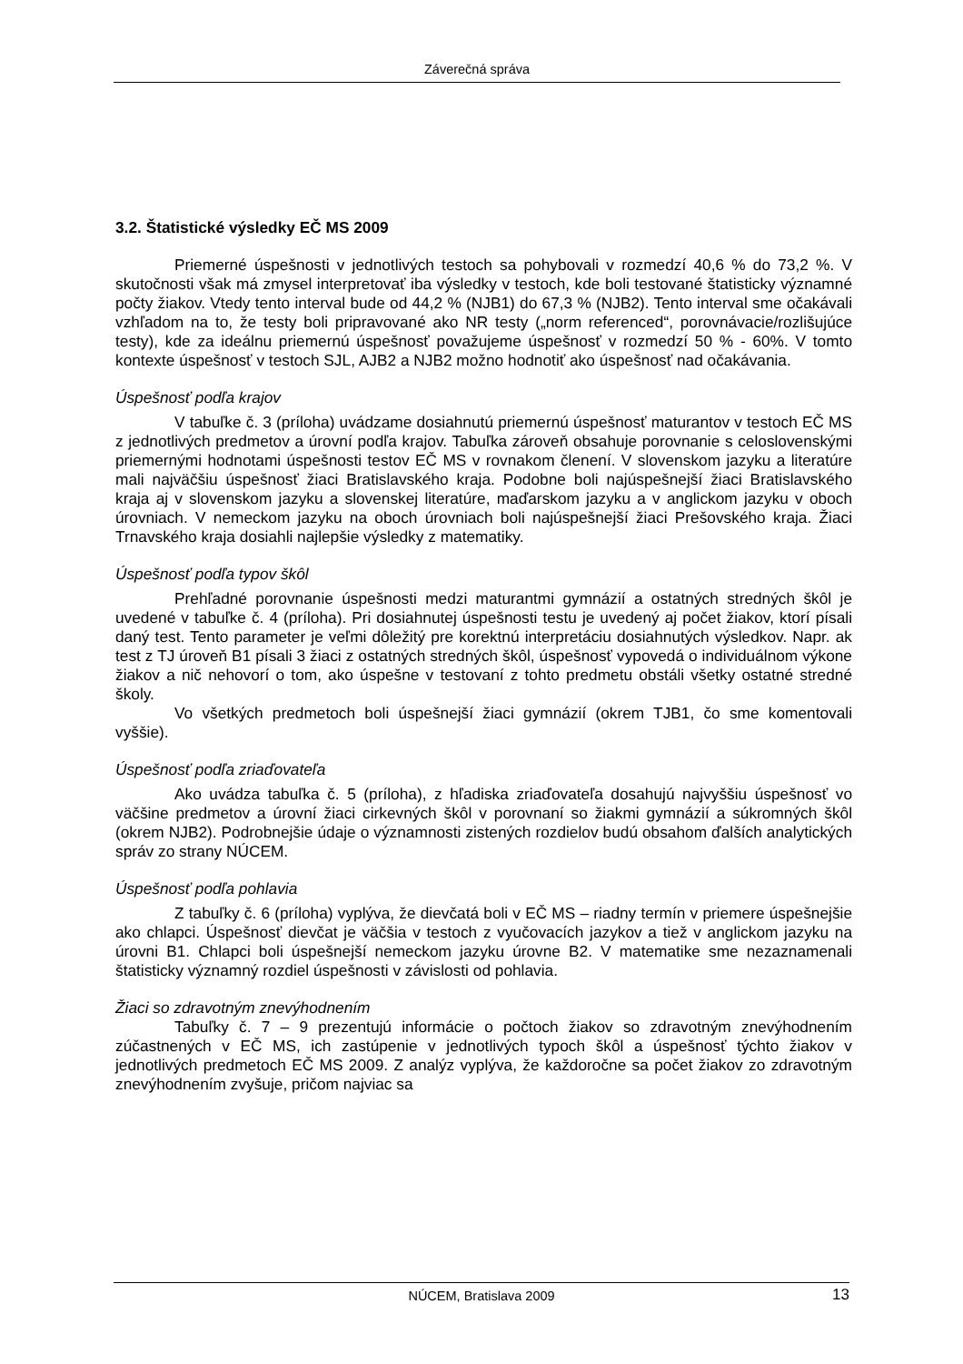Záverečná správa
3.2. Štatistické výsledky EČ MS 2009
Priemerné úspešnosti v jednotlivých testoch sa pohybovali v rozmedzí 40,6 % do 73,2 %. V skutočnosti však má zmysel interpretovať iba výsledky v testoch, kde boli testované štatisticky významné počty žiakov. Vtedy tento interval bude od 44,2 % (NJB1) do 67,3 % (NJB2). Tento interval sme očakávali vzhľadom na to, že testy boli pripravované ako NR testy („norm referenced“, porovnávacie/rozlišujúce testy), kde za ideálnu priemernú úspešnosť považujeme úspešnosť v rozmedzí 50 % - 60%. V tomto kontexte úspešnosť v testoch SJL, AJB2 a NJB2 možno hodnotiť ako úspešnosť nad očakávania.
Úspešnosť podľa krajov
V tabuľke č. 3 (príloha) uvádzame dosiahnutú priemernú úspešnosť maturantov v testoch EČ MS z jednotlivých predmetov a úrovní podľa krajov. Tabuľka zároveň obsahuje porovnanie s celoslovenskými priemernými hodnotami úspešnosti testov EČ MS v rovnakom členení. V slovenskom jazyku a literatúre mali najväčšiu úspešnosť žiaci Bratislavského kraja. Podobne boli najúspešnejší žiaci Bratislavského kraja aj v slovenskom jazyku a slovenskej literatúre, maďarskom jazyku a v anglickom jazyku v oboch úrovniach. V nemeckom jazyku na oboch úrovniach boli najúspešnejší žiaci Prešovského kraja. Žiaci Trnavského kraja dosiahli najlepšie výsledky z matematiky.
Úspešnosť podľa typov škôl
Prehľadné porovnanie úspešnosti medzi maturantmi gymnázií a ostatných stredných škôl je uvedené v tabuľke č. 4 (príloha). Pri dosiahnutej úspešnosti testu je uvedený aj počet žiakov, ktorí písali daný test. Tento parameter je veľmi dôležitý pre korektnú interpretáciu dosiahnutých výsledkov. Napr. ak test z TJ úroveň B1 písali 3 žiaci z ostatných stredných škôl, úspešnosť vypovedá o individuálnom výkone žiakov a nič nehovorí o tom, ako úspešne v testovaní z tohto predmetu obstáli všetky ostatné stredné školy.
Vo všetkých predmetoch boli úspešnejší žiaci gymnázií (okrem TJB1, čo sme komentovali vyššie).
Úspešnosť podľa zriaďovateľa
Ako uvádza tabuľka č. 5 (príloha), z hľadiska zriaďovateľa dosahujú najvyššiu úspešnosť vo väčšine predmetov a úrovní žiaci cirkevných škôl v porovnaní so žiakmi gymnázií a súkromných škôl (okrem NJB2). Podrobnejšie údaje o významnosti zistených rozdielov budú obsahom ďalších analytických správ zo strany NÚCEM.
Úspešnosť podľa pohlavia
Z tabuľky č. 6 (príloha) vyplýva, že dievčatá boli v EČ MS – riadny termín v priemere úspešnejšie ako chlapci. Úspešnosť dievčat je väčšia v testoch z vyučovacích jazykov a tiež v anglickom jazyku na úrovni B1. Chlapci boli úspešnejší nemeckom jazyku úrovne B2. V matematike sme nezaznamenali štatisticky významný rozdiel úspešnosti v závislosti od pohlavia.
Žiaci so zdravotným znevýhodnením
Tabuľky č. 7 – 9 prezentujú informácie o počtoch žiakov so zdravotným znevýhodnením zúčastnených v EČ MS, ich zastúpenie v jednotlivých typoch škôl a úspešnosť týchto žiakov v jednotlivých predmetoch EČ MS 2009. Z analýz vyplýva, že každoročne sa počet žiakov zo zdravotným znevýhodnením zvyšuje, pričom najviac sa
NÚCEM, Bratislava 2009 13